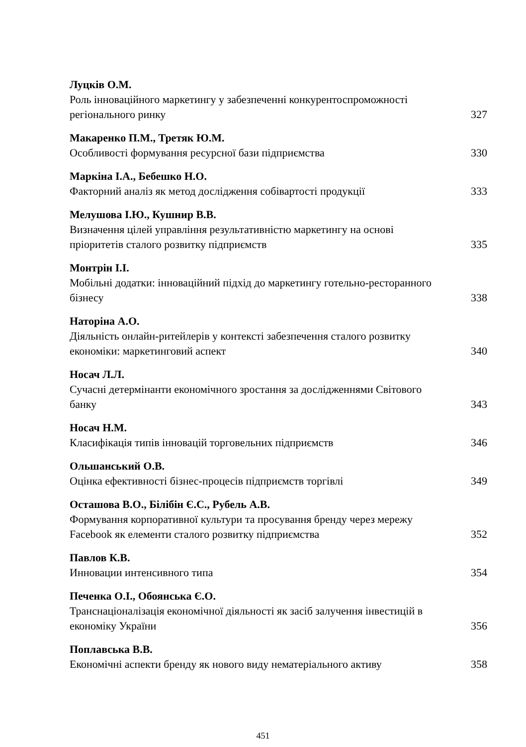Луцків О.М.
Роль інноваційного маркетингу у забезпеченні конкурентоспроможності регіонального ринку 327
Макаренко П.М., Третяк Ю.М.
Особливості формування ресурсної бази підприємства 330
Маркіна І.А., Бебешко Н.О.
Факторний аналіз як метод дослідження собівартості продукції 333
Мелушова І.Ю., Кушнир В.В.
Визначення цілей управління результативністю маркетингу на основі пріоритетів сталого розвитку підприємств 335
Монтрін І.І.
Мобільні додатки: інноваційний підхід до маркетингу готельно-ресторанного бізнесу 338
Наторіна А.О.
Діяльність онлайн-ритейлерів у контексті забезпечення сталого розвитку економіки: маркетинговий аспект 340
Носач Л.Л.
Сучасні детермінанти економічного зростання за дослідженнями Світового банку 343
Носач Н.М.
Класифікація типів інновацій торговельних підприємств 346
Ольшанський О.В.
Оцінка ефективності бізнес-процесів підприємств торгівлі 349
Осташова В.О., Білібін Є.С., Рубель А.В.
Формування корпоративної культури та просування бренду через мережу Facebook як елементи сталого розвитку підприємства 352
Павлов К.В.
Инновации интенсивного типа 354
Печенка О.І., Обоянська Є.О.
Транснаціоналізація економічної діяльності як засіб залучення інвестицій в економіку України 356
Поплавська В.В.
Економічні аспекти бренду як нового виду нематеріального активу 358
451